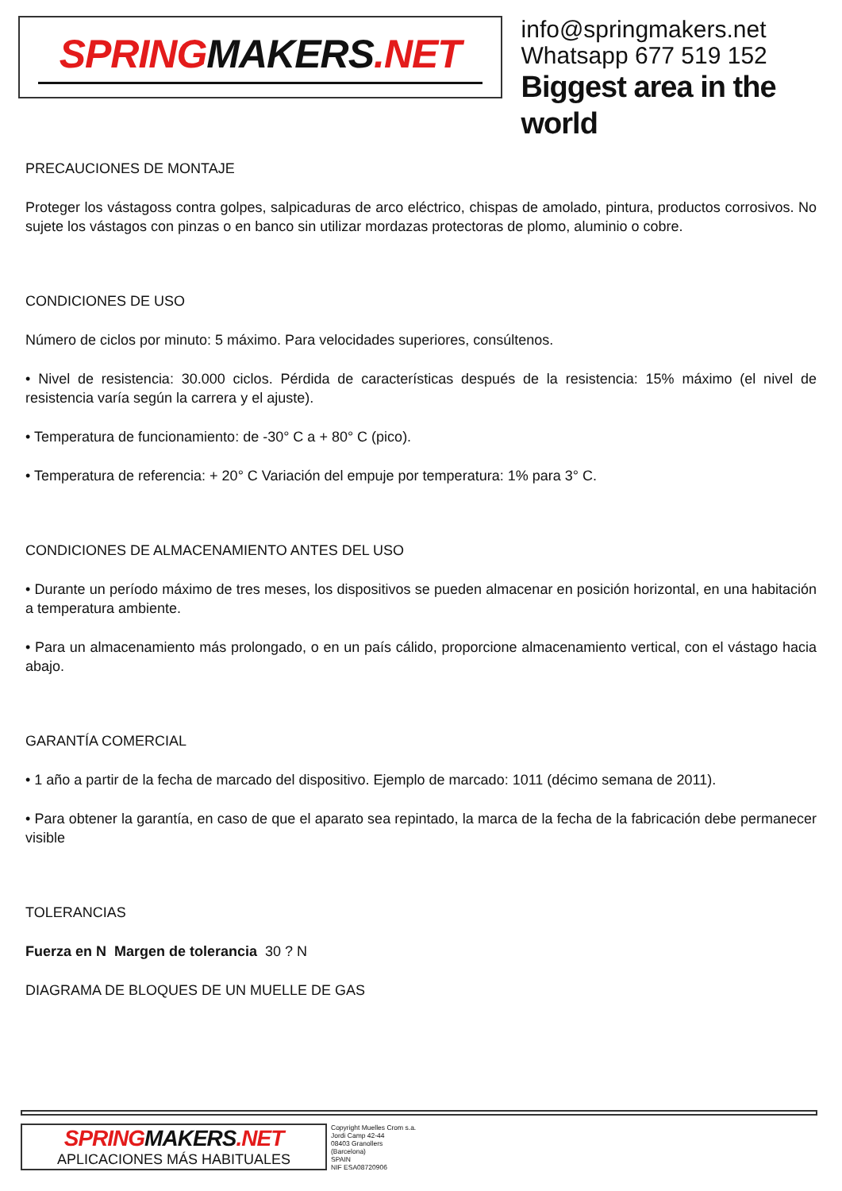SPRINGMAKERS.NET
info@springmakers.net
Whatsapp 677 519 152
Biggest area in the world
PRECAUCIONES DE MONTAJE
Proteger los vástagoss contra golpes, salpicaduras de arco eléctrico, chispas de amolado, pintura, productos corrosivos. No sujete los vástagos con pinzas o en banco sin utilizar mordazas protectoras de plomo, aluminio o cobre.
CONDICIONES DE USO
Número de ciclos por minuto: 5 máximo. Para velocidades superiores, consúltenos.
• Nivel de resistencia: 30.000 ciclos. Pérdida de características después de la resistencia: 15% máximo (el nivel de resistencia varía según la carrera y el ajuste).
• Temperatura de funcionamiento: de -30° C a + 80° C (pico).
• Temperatura de referencia: + 20° C Variación del empuje por temperatura: 1% para 3° C.
CONDICIONES DE ALMACENAMIENTO ANTES DEL USO
• Durante un período máximo de tres meses, los dispositivos se pueden almacenar en posición horizontal, en una habitación a temperatura ambiente.
• Para un almacenamiento más prolongado, o en un país cálido, proporcione almacenamiento vertical, con el vástago hacia abajo.
GARANTÍA COMERCIAL
• 1 año a partir de la fecha de marcado del dispositivo. Ejemplo de marcado: 1011 (décimo semana de 2011).
• Para obtener la garantía, en caso de que el aparato sea repintado, la marca de la fecha de la fabricación debe permanecer visible
TOLERANCIAS
Fuerza en N Margen de tolerancia 30 ? N
DIAGRAMA DE BLOQUES DE UN MUELLE DE GAS
SPRINGMAKERS.NET
APLICACIONES MÁS HABITUALES
Copyright Muelles Crom s.a.
Jordi Camp 42-44
08403 Granollers
(Barcelona)
SPAIN
NIF ESA08720906